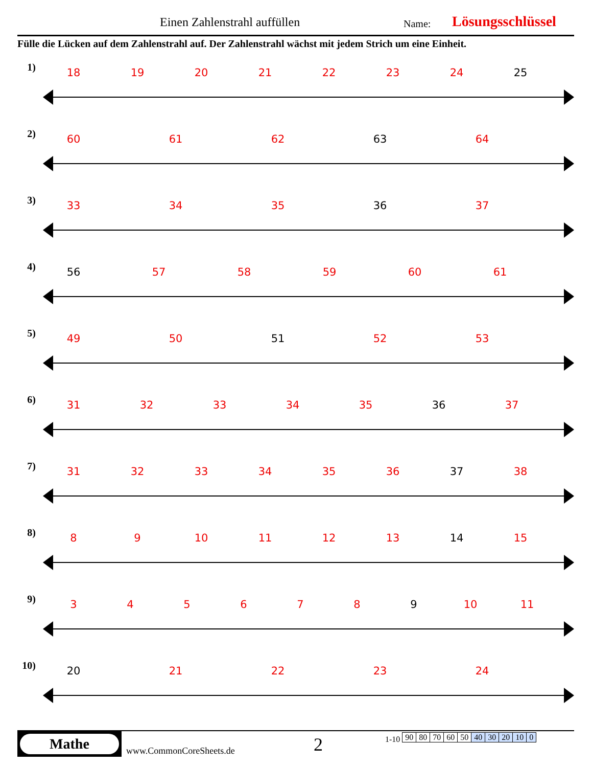Einen Zahlenstrahl auffüllen Name: Lösungsschlüssel
Fülle die Lücken auf dem Zahlenstrahl auf. Der Zahlenstrahl wächst mit jedem Strich um eine Einheit.
1) 18 19 20 21 22 23 24 25
2) 60 61 62 63 64
3) 33 34 35 36 37
4) 56 57 58 59 60 61
5) 49 50 51 52 53
6) 31 32 33 34 35 36 37
7) 31 32 33 34 35 36 37 38
8) 8 9 10 11 12 13 14 15
9) 3 4 5 6 7 8 9 10 11
10) 20 21 22 23 24
Mathe
www.CommonCoreSheets.de 2
1-10
| 90 | 80 | 70 | 60 | 50 | 40 | 30 | 20 | 10 | 0 |